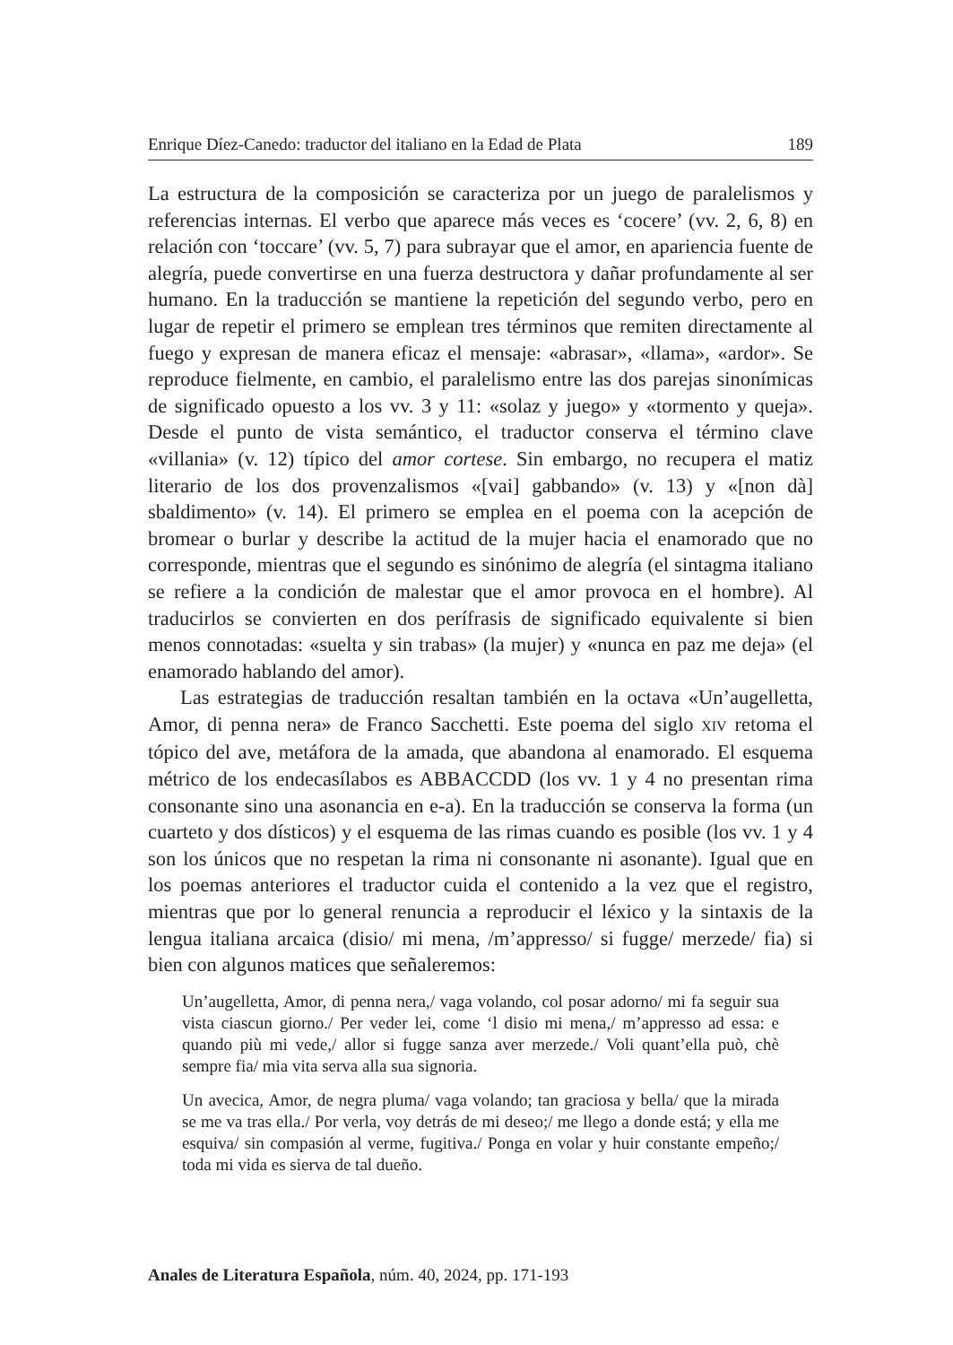Enrique Díez-Canedo: traductor del italiano en la Edad de Plata 189
La estructura de la composición se caracteriza por un juego de paralelismos y referencias internas. El verbo que aparece más veces es ‘cocere’ (vv. 2, 6, 8) en relación con ‘toccare’ (vv. 5, 7) para subrayar que el amor, en apariencia fuente de alegría, puede convertirse en una fuerza destructora y dañar profundamente al ser humano. En la traducción se mantiene la repetición del segundo verbo, pero en lugar de repetir el primero se emplean tres términos que remiten directamente al fuego y expresan de manera eficaz el mensaje: «abrasar», «llama», «ardor». Se reproduce fielmente, en cambio, el paralelismo entre las dos parejas sinonímicas de significado opuesto a los vv. 3 y 11: «solaz y juego» y «tormento y queja». Desde el punto de vista semántico, el traductor conserva el término clave «villania» (v. 12) típico del amor cortese. Sin embargo, no recupera el matiz literario de los dos provenzalismos «[vai] gabbando» (v. 13) y «[non dà] sbaldimento» (v. 14). El primero se emplea en el poema con la acepción de bromear o burlar y describe la actitud de la mujer hacia el enamorado que no corresponde, mientras que el segundo es sinónimo de alegría (el sintagma italiano se refiere a la condición de malestar que el amor provoca en el hombre). Al traducirlos se convierten en dos perífrasis de significado equivalente si bien menos connotadas: «suelta y sin trabas» (la mujer) y «nunca en paz me deja» (el enamorado hablando del amor).
Las estrategias de traducción resaltan también en la octava «Un’augelletta, Amor, di penna nera» de Franco Sacchetti. Este poema del siglo XIV retoma el tópico del ave, metáfora de la amada, que abandona al enamorado. El esquema métrico de los endecasílabos es ABBACCDD (los vv. 1 y 4 no presentan rima consonante sino una asonancia en e-a). En la traducción se conserva la forma (un cuarteto y dos dísticos) y el esquema de las rimas cuando es posible (los vv. 1 y 4 son los únicos que no respetan la rima ni consonante ni asonante). Igual que en los poemas anteriores el traductor cuida el contenido a la vez que el registro, mientras que por lo general renuncia a reproducir el léxico y la sintaxis de la lengua italiana arcaica (disio/ mi mena, /m’appresso/ si fugge/ merzede/ fia) si bien con algunos matices que señaleremos:
Un’augelletta, Amor, di penna nera,/ vaga volando, col posar adorno/ mi fa seguir sua vista ciascun giorno./ Per veder lei, come ‘l disio mi mena,/ m’appresso ad essa: e quando più mi vede,/ allor si fugge sanza aver merzede./ Voli quant’ella può, chè sempre fia/ mia vita serva alla sua signoria.
Un avecica, Amor, de negra pluma/ vaga volando; tan graciosa y bella/ que la mirada se me va tras ella./ Por verla, voy detrás de mi deseo;/ me llego a donde está; y ella me esquiva/ sin compasión al verme, fugitiva./ Ponga en volar y huir constante empeño;/ toda mi vida es sierva de tal dueño.
Anales de Literatura Española, núm. 40, 2024, pp. 171-193